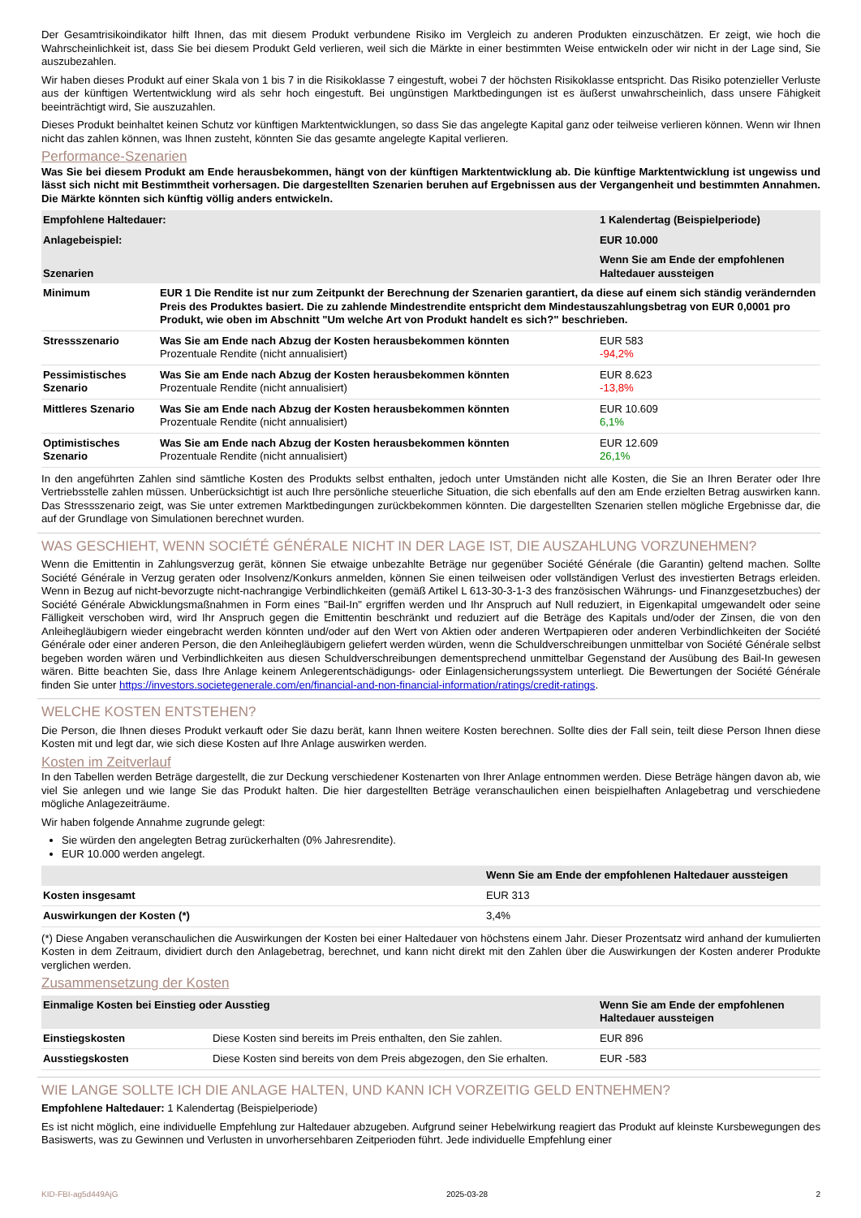Der Gesamtrisikoindikator hilft Ihnen, das mit diesem Produkt verbundene Risiko im Vergleich zu anderen Produkten einzuschätzen. Er zeigt, wie hoch die Wahrscheinlichkeit ist, dass Sie bei diesem Produkt Geld verlieren, weil sich die Märkte in einer bestimmten Weise entwickeln oder wir nicht in der Lage sind, Sie auszubezahlen.
Wir haben dieses Produkt auf einer Skala von 1 bis 7 in die Risikoklasse 7 eingestuft, wobei 7 der höchsten Risikoklasse entspricht. Das Risiko potenzieller Verluste aus der künftigen Wertentwicklung wird als sehr hoch eingestuft. Bei ungünstigen Marktbedingungen ist es äußerst unwahrscheinlich, dass unsere Fähigkeit beeinträchtigt wird, Sie auszuzahlen.
Dieses Produkt beinhaltet keinen Schutz vor künftigen Marktentwicklungen, so dass Sie das angelegte Kapital ganz oder teilweise verlieren können. Wenn wir Ihnen nicht das zahlen können, was Ihnen zusteht, könnten Sie das gesamte angelegte Kapital verlieren.
Performance-Szenarien
Was Sie bei diesem Produkt am Ende herausbekommen, hängt von der künftigen Marktentwicklung ab. Die künftige Marktentwicklung ist ungewiss und lässt sich nicht mit Bestimmtheit vorhersagen. Die dargestellten Szenarien beruhen auf Ergebnissen aus der Vergangenheit und bestimmten Annahmen. Die Märkte könnten sich künftig völlig anders entwickeln.
| Empfohlene Haltedauer: | | 1 Kalendertag (Beispielperiode) |
| Anlagebeispiel: | | EUR 10.000 |
| Szenarien | | Wenn Sie am Ende der empfohlenen Haltedauer aussteigen |
| Minimum | EUR 1 Die Rendite ist nur zum Zeitpunkt der Berechnung der Szenarien garantiert, da diese auf einem sich ständig verändernden Preis des Produktes basiert. Die zu zahlende Mindestrendite entspricht dem Mindestauszahlungsbetrag von EUR 0,0001 pro Produkt, wie oben im Abschnitt "Um welche Art von Produkt handelt es sich?" beschrieben. | |
| Stressszenario | Was Sie am Ende nach Abzug der Kosten herausbekommen könnten Prozentuale Rendite (nicht annualisiert) | EUR 583 -94,2% |
| Pessimistisches Szenario | Was Sie am Ende nach Abzug der Kosten herausbekommen könnten Prozentuale Rendite (nicht annualisiert) | EUR 8.623 -13,8% |
| Mittleres Szenario | Was Sie am Ende nach Abzug der Kosten herausbekommen könnten Prozentuale Rendite (nicht annualisiert) | EUR 10.609 6,1% |
| Optimistisches Szenario | Was Sie am Ende nach Abzug der Kosten herausbekommen könnten Prozentuale Rendite (nicht annualisiert) | EUR 12.609 26,1% |
In den angeführten Zahlen sind sämtliche Kosten des Produkts selbst enthalten, jedoch unter Umständen nicht alle Kosten, die Sie an Ihren Berater oder Ihre Vertriebsstelle zahlen müssen. Unberücksichtigt ist auch Ihre persönliche steuerliche Situation, die sich ebenfalls auf den am Ende erzielten Betrag auswirken kann. Das Stressszenario zeigt, was Sie unter extremen Marktbedingungen zurückbekommen könnten. Die dargestellten Szenarien stellen mögliche Ergebnisse dar, die auf der Grundlage von Simulationen berechnet wurden.
WAS GESCHIEHT, WENN SOCIÉTÉ GÉNÉRALE NICHT IN DER LAGE IST, DIE AUSZAHLUNG VORZUNEHMEN?
Wenn die Emittentin in Zahlungsverzug gerät, können Sie etwaige unbezahlte Beträge nur gegenüber Société Générale (die Garantin) geltend machen. Sollte Société Générale in Verzug geraten oder Insolvenz/Konkurs anmelden, können Sie einen teilweisen oder vollständigen Verlust des investierten Betrags erleiden. Wenn in Bezug auf nicht-bevorzugte nicht-nachrangige Verbindlichkeiten (gemäß Artikel L 613-30-3-1-3 des französischen Währungs- und Finanzgesetzbuches) der Société Générale Abwicklungsmaßnahmen in Form eines "Bail-In" ergriffen werden und Ihr Anspruch auf Null reduziert, in Eigenkapital umgewandelt oder seine Fälligkeit verschoben wird, wird Ihr Anspruch gegen die Emittentin beschränkt und reduziert auf die Beträge des Kapitals und/oder der Zinsen, die von den Anleihegläubigern wieder eingebracht werden könnten und/oder auf den Wert von Aktien oder anderen Wertpapieren oder anderen Verbindlichkeiten der Société Générale oder einer anderen Person, die den Anleihegläubigern geliefert werden würden, wenn die Schuldverschreibungen unmittelbar von Société Générale selbst begeben worden wären und Verbindlichkeiten aus diesen Schuldverschreibungen dementsprechend unmittelbar Gegenstand der Ausübung des Bail-In gewesen wären. Bitte beachten Sie, dass Ihre Anlage keinem Anlegerentschädigungs- oder Einlagensicherungssystem unterliegt. Die Bewertungen der Société Générale finden Sie unter https://investors.societegenerale.com/en/financial-and-non-financial-information/ratings/credit-ratings.
WELCHE KOSTEN ENTSTEHEN?
Die Person, die Ihnen dieses Produkt verkauft oder Sie dazu berät, kann Ihnen weitere Kosten berechnen. Sollte dies der Fall sein, teilt diese Person Ihnen diese Kosten mit und legt dar, wie sich diese Kosten auf Ihre Anlage auswirken werden.
Kosten im Zeitverlauf
In den Tabellen werden Beträge dargestellt, die zur Deckung verschiedener Kostenarten von Ihrer Anlage entnommen werden. Diese Beträge hängen davon ab, wie viel Sie anlegen und wie lange Sie das Produkt halten. Die hier dargestellten Beträge veranschaulichen einen beispielhaften Anlagebetrag und verschiedene mögliche Anlagezeiträume.
Wir haben folgende Annahme zugrunde gelegt:
Sie würden den angelegten Betrag zurückerhalten (0% Jahresrendite).
EUR 10.000 werden angelegt.
| | Wenn Sie am Ende der empfohlenen Haltedauer aussteigen |
| Kosten insgesamt | EUR 313 |
| Auswirkungen der Kosten (*) | 3,4% |
(*) Diese Angaben veranschaulichen die Auswirkungen der Kosten bei einer Haltedauer von höchstens einem Jahr. Dieser Prozentsatz wird anhand der kumulierten Kosten in dem Zeitraum, dividiert durch den Anlagebetrag, berechnet, und kann nicht direkt mit den Zahlen über die Auswirkungen der Kosten anderer Produkte verglichen werden.
Zusammensetzung der Kosten
| Einmalige Kosten bei Einstieg oder Ausstieg | | Wenn Sie am Ende der empfohlenen Haltedauer aussteigen |
| Einstiegskosten | Diese Kosten sind bereits im Preis enthalten, den Sie zahlen. | EUR 896 |
| Ausstiegskosten | Diese Kosten sind bereits von dem Preis abgezogen, den Sie erhalten. | EUR -583 |
WIE LANGE SOLLTE ICH DIE ANLAGE HALTEN, UND KANN ICH VORZEITIG GELD ENTNEHMEN?
Empfohlene Haltedauer: 1 Kalendertag (Beispielperiode)
Es ist nicht möglich, eine individuelle Empfehlung zur Haltedauer abzugeben. Aufgrund seiner Hebelwirkung reagiert das Produkt auf kleinste Kursbewegungen des Basiswerts, was zu Gewinnen und Verlusten in unvorhersehbaren Zeitperioden führt. Jede individuelle Empfehlung einer
KID-FBI-ag5d449AjG 2025-03-28 2